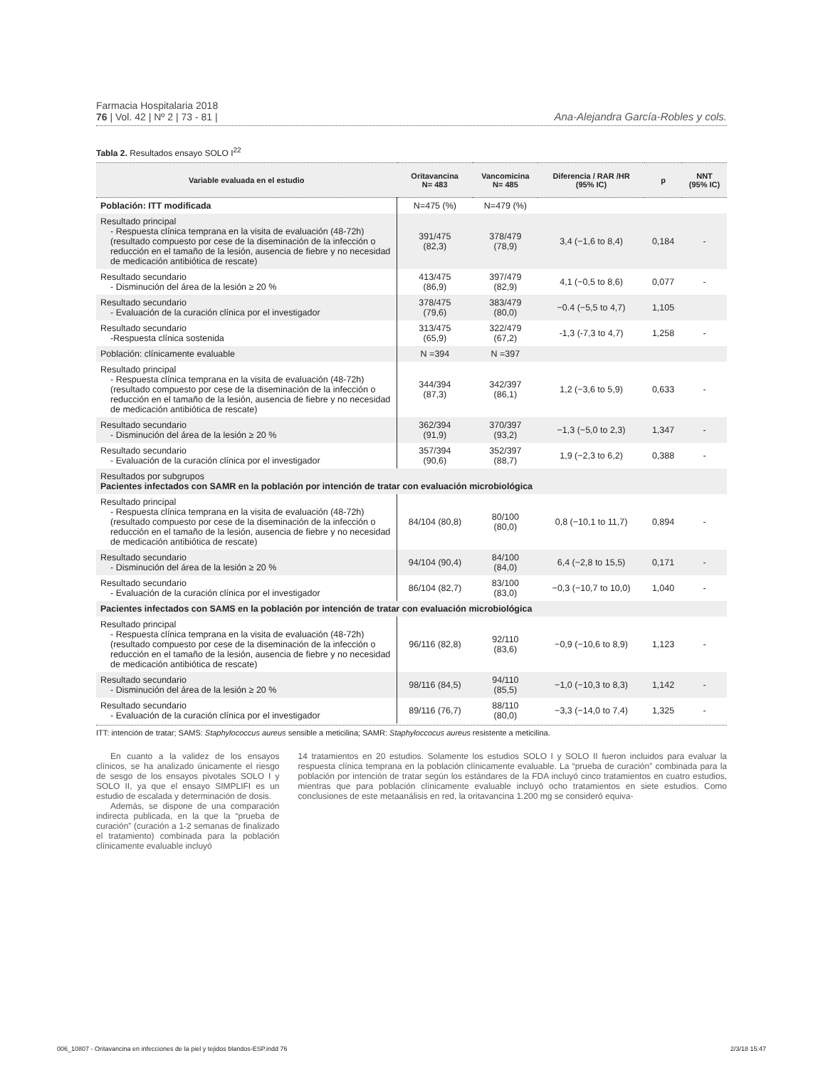Farmacia Hospitalaria 2018
76 | Vol. 42 | Nº 2 | 73 - 81 |
Ana-Alejandra García-Robles y cols.
Tabla 2. Resultados ensayo SOLO I<sup>22</sup>
| Variable evaluada en el estudio | Oritavancina N= 483 | Vancomicina N= 485 | Diferencia / RAR /HR (95% IC) | p | NNT (95% IC) |
| --- | --- | --- | --- | --- | --- |
| Población: ITT modificada | N=475 (%) | N=479 (%) | | | |
| Resultado principal - Respuesta clínica temprana en la visita de evaluación (48-72h) (resultado compuesto por cese de la diseminación de la infección o reducción en el tamaño de la lesión, ausencia de fiebre y no necesidad de medicación antibiótica de rescate) | 391/475 (82,3) | 378/479 (78,9) | 3,4 (−1,6 to 8,4) | 0,184 | - |
| Resultado secundario - Disminución del área de la lesión ≥ 20 % | 413/475 (86,9) | 397/479 (82,9) | 4,1 (−0,5 to 8,6) | 0,077 | - |
| Resultado secundario - Evaluación de la curación clínica por el investigador | 378/475 (79,6) | 383/479 (80,0) | −0.4 (−5,5 to 4,7) | 1,105 | |
| Resultado secundario -Respuesta clínica sostenida | 313/475 (65,9) | 322/479 (67,2) | -1,3 (-7,3 to 4,7) | 1,258 | - |
| Población: clínicamente evaluable | N =394 | N =397 | | | |
| Resultado principal - Respuesta clínica temprana en la visita de evaluación (48-72h) (resultado compuesto por cese de la diseminación de la infección o reducción en el tamaño de la lesión, ausencia de fiebre y no necesidad de medicación antibiótica de rescate) | 344/394 (87,3) | 342/397 (86,1) | 1,2 (−3,6 to 5,9) | 0,633 | - |
| Resultado secundario - Disminución del área de la lesión ≥ 20 % | 362/394 (91,9) | 370/397 (93,2) | −1,3 (−5,0 to 2,3) | 1,347 | - |
| Resultado secundario - Evaluación de la curación clínica por el investigador | 357/394 (90,6) | 352/397 (88,7) | 1,9 (−2,3 to 6,2) | 0,388 | - |
| Resultados por subgrupos Pacientes infectados con SAMR en la población por intención de tratar con evaluación microbiológica | | | | | |
| Resultado principal - Respuesta clínica temprana en la visita de evaluación (48-72h) (resultado compuesto por cese de la diseminación de la infección o reducción en el tamaño de la lesión, ausencia de fiebre y no necesidad de medicación antibiótica de rescate) | 84/104 (80,8) | 80/100 (80,0) | 0,8 (−10,1 to 11,7) | 0,894 | - |
| Resultado secundario - Disminución del área de la lesión ≥ 20 % | 94/104 (90,4) | 84/100 (84,0) | 6,4 (−2,8 to 15,5) | 0,171 | - |
| Resultado secundario - Evaluación de la curación clínica por el investigador | 86/104 (82,7) | 83/100 (83,0) | −0,3 (−10,7 to 10,0) | 1,040 | - |
| Pacientes infectados con SAMS en la población por intención de tratar con evaluación microbiológica | | | | | |
| Resultado principal - Respuesta clínica temprana en la visita de evaluación (48-72h) (resultado compuesto por cese de la diseminación de la infección o reducción en el tamaño de la lesión, ausencia de fiebre y no necesidad de medicación antibiótica de rescate) | 96/116 (82,8) | 92/110 (83,6) | −0,9 (−10,6 to 8,9) | 1,123 | - |
| Resultado secundario - Disminución del área de la lesión ≥ 20 % | 98/116 (84,5) | 94/110 (85,5) | −1,0 (−10,3 to 8,3) | 1,142 | - |
| Resultado secundario - Evaluación de la curación clínica por el investigador | 89/116 (76,7) | 88/110 (80,0) | −3,3 (−14,0 to 7,4) | 1,325 | - |
ITT: intención de tratar; SAMS: Staphylococcus aureus sensible a meticilina; SAMR: Staphyloccocus aureus resistente a meticilina.
En cuanto a la validez de los ensayos clínicos, se ha analizado únicamente el riesgo de sesgo de los ensayos pivotales SOLO I y SOLO II, ya que el ensayo SIMPLIFI es un estudio de escalada y determinación de dosis.
Además, se dispone de una comparación indirecta publicada, en la que la “prueba de curación” (curación a 1-2 semanas de finalizado el tratamiento) combinada para la población clínicamente evaluable incluyó
14 tratamientos en 20 estudios. Solamente los estudios SOLO I y SOLO II fueron incluidos para evaluar la respuesta clínica temprana en la población clínicamente evaluable. La “prueba de curación” combinada para la población por intención de tratar según los estándares de la FDA incluyó cinco tratamientos en cuatro estudios, mientras que para población clínicamente evaluable incluyó ocho tratamientos en siete estudios. Como conclusiones de este metaanálisis en red, la oritavancina 1.200 mg se consideró equiva-
006_10807 - Oritavancina en infecciones de la piel y tejidos blandos-ESP.indd 76 2/3/18 15:47